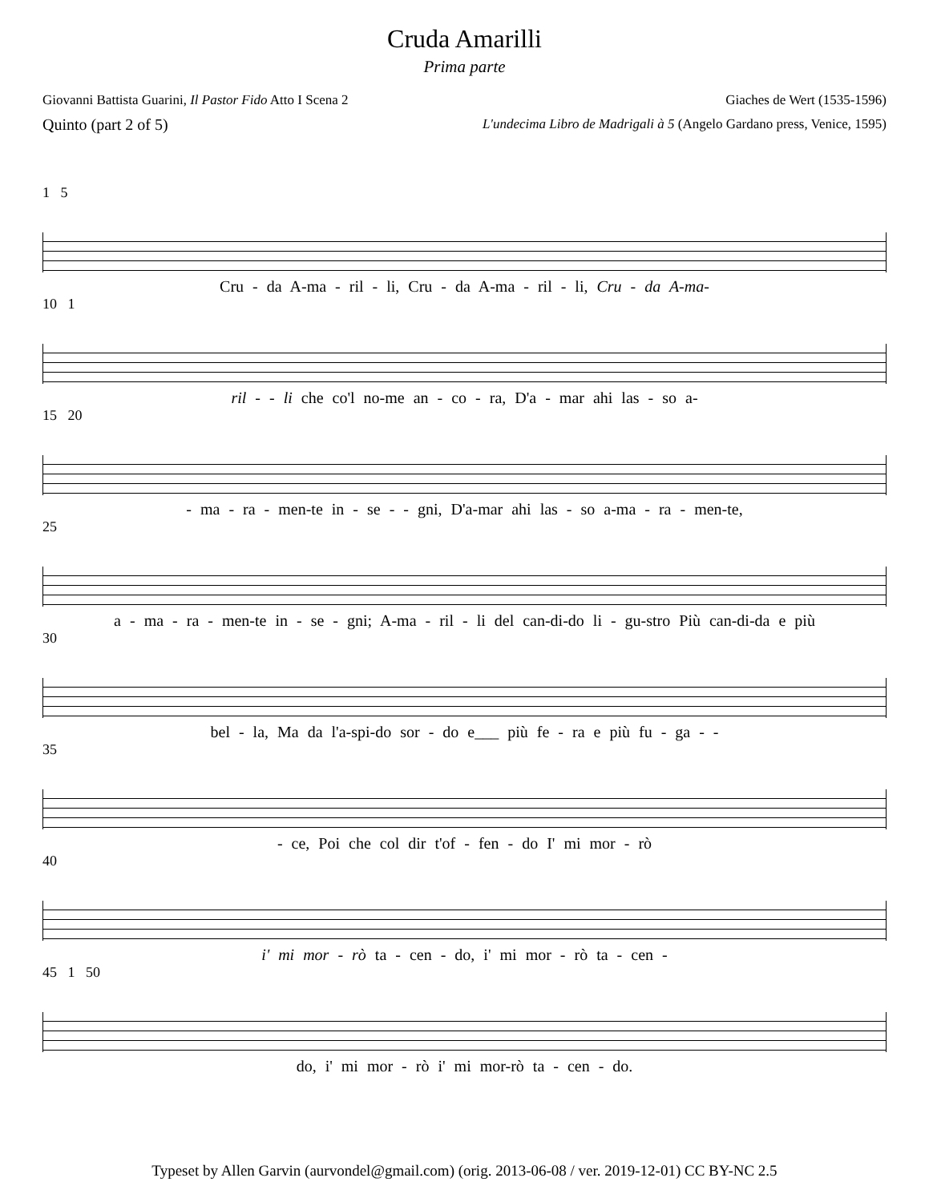Cruda Amarilli
Prima parte
Giovanni Battista Guarini, Il Pastor Fido Atto I Scena 2 Giaches de Wert (1535-1596)
Quinto (part 2 of 5) L'undecima Libro de Madrigali à 5 (Angelo Gardano press, Venice, 1595)
1 5
Cru - da A-ma - ril - li, Cru - da A-ma - ril - li, Cru - da A-ma-
10 1
ril - - li che co'l no-me an - co - ra, D'a - mar ahi las - so a-
15 20
- ma - ra - men-te in - se - - gni, D'a-mar ahi las - so a-ma - ra - men-te,
25
a - ma - ra - men-te in - se - gni; A-ma - ril - li del can-di-do li - gu-stro Più can-di-da e più
30
bel - la, Ma da l'a-spi-do sor - do e___ più fe - ra e più fu - ga - -
35
- ce, Poi che col dir t'of - fen - do I' mi mor - rò
40
i' mi mor - rò ta - cen - do, i' mi mor - rò ta - cen -
45 1 50
do, i' mi mor - rò i' mi mor-rò ta - cen - do.
Typeset by Allen Garvin (aurvondel@gmail.com) (orig. 2013-06-08 / ver. 2019-12-01) CC BY-NC 2.5